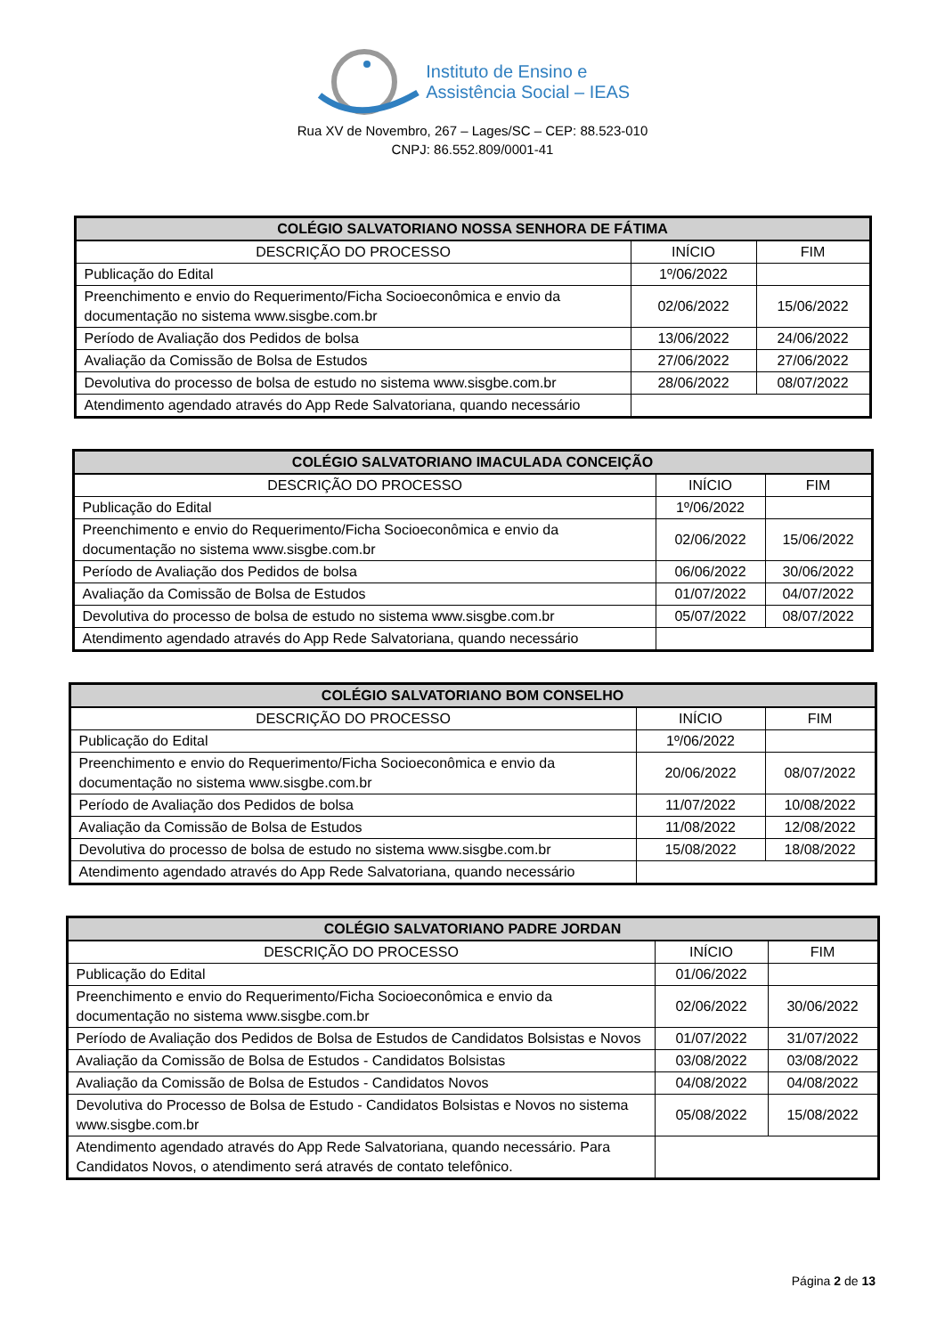Instituto de Ensino e
Assistência Social – IEAS
Rua XV de Novembro, 267 – Lages/SC – CEP: 88.523-010
CNPJ: 86.552.809/0001-41
| COLÉGIO SALVATORIANO NOSSA SENHORA DE FÁTIMA | | |
| --- | --- | --- |
| DESCRIÇÃO DO PROCESSO | INÍCIO | FIM |
| Publicação do Edital | 1º/06/2022 | |
| Preenchimento e envio do Requerimento/Ficha Socioeconômica e envio da documentação no sistema www.sisgbe.com.br | 02/06/2022 | 15/06/2022 |
| Período de Avaliação dos Pedidos de bolsa | 13/06/2022 | 24/06/2022 |
| Avaliação da Comissão de Bolsa de Estudos | 27/06/2022 | 27/06/2022 |
| Devolutiva do processo de bolsa de estudo no sistema www.sisgbe.com.br | 28/06/2022 | 08/07/2022 |
| Atendimento agendado através do App Rede Salvatoriana, quando necessário | | |
| COLÉGIO SALVATORIANO IMACULADA CONCEIÇÃO | | |
| --- | --- | --- |
| DESCRIÇÃO DO PROCESSO | INÍCIO | FIM |
| Publicação do Edital | 1º/06/2022 | |
| Preenchimento e envio do Requerimento/Ficha Socioeconômica e envio da documentação no sistema www.sisgbe.com.br | 02/06/2022 | 15/06/2022 |
| Período de Avaliação dos Pedidos de bolsa | 06/06/2022 | 30/06/2022 |
| Avaliação da Comissão de Bolsa de Estudos | 01/07/2022 | 04/07/2022 |
| Devolutiva do processo de bolsa de estudo no sistema www.sisgbe.com.br | 05/07/2022 | 08/07/2022 |
| Atendimento agendado através do App Rede Salvatoriana, quando necessário | | |
| COLÉGIO SALVATORIANO BOM CONSELHO | | |
| --- | --- | --- |
| DESCRIÇÃO DO PROCESSO | INÍCIO | FIM |
| Publicação do Edital | 1º/06/2022 | |
| Preenchimento e envio do Requerimento/Ficha Socioeconômica e envio da documentação no sistema www.sisgbe.com.br | 20/06/2022 | 08/07/2022 |
| Período de Avaliação dos Pedidos de bolsa | 11/07/2022 | 10/08/2022 |
| Avaliação da Comissão de Bolsa de Estudos | 11/08/2022 | 12/08/2022 |
| Devolutiva do processo de bolsa de estudo no sistema www.sisgbe.com.br | 15/08/2022 | 18/08/2022 |
| Atendimento agendado através do App Rede Salvatoriana, quando necessário | | |
| COLÉGIO SALVATORIANO PADRE JORDAN | | |
| --- | --- | --- |
| DESCRIÇÃO DO PROCESSO | INÍCIO | FIM |
| Publicação do Edital | 01/06/2022 | |
| Preenchimento e envio do Requerimento/Ficha Socioeconômica e envio da documentação no sistema www.sisgbe.com.br | 02/06/2022 | 30/06/2022 |
| Período de Avaliação dos Pedidos de Bolsa de Estudos de Candidatos Bolsistas e Novos | 01/07/2022 | 31/07/2022 |
| Avaliação da Comissão de Bolsa de Estudos - Candidatos Bolsistas | 03/08/2022 | 03/08/2022 |
| Avaliação da Comissão de Bolsa de Estudos - Candidatos Novos | 04/08/2022 | 04/08/2022 |
| Devolutiva do Processo de Bolsa de Estudo - Candidatos Bolsistas e Novos no sistema www.sisgbe.com.br | 05/08/2022 | 15/08/2022 |
| Atendimento agendado através do App Rede Salvatoriana, quando necessário. Para Candidatos Novos, o atendimento será através de contato telefônico. | | |
Página 2 de 13